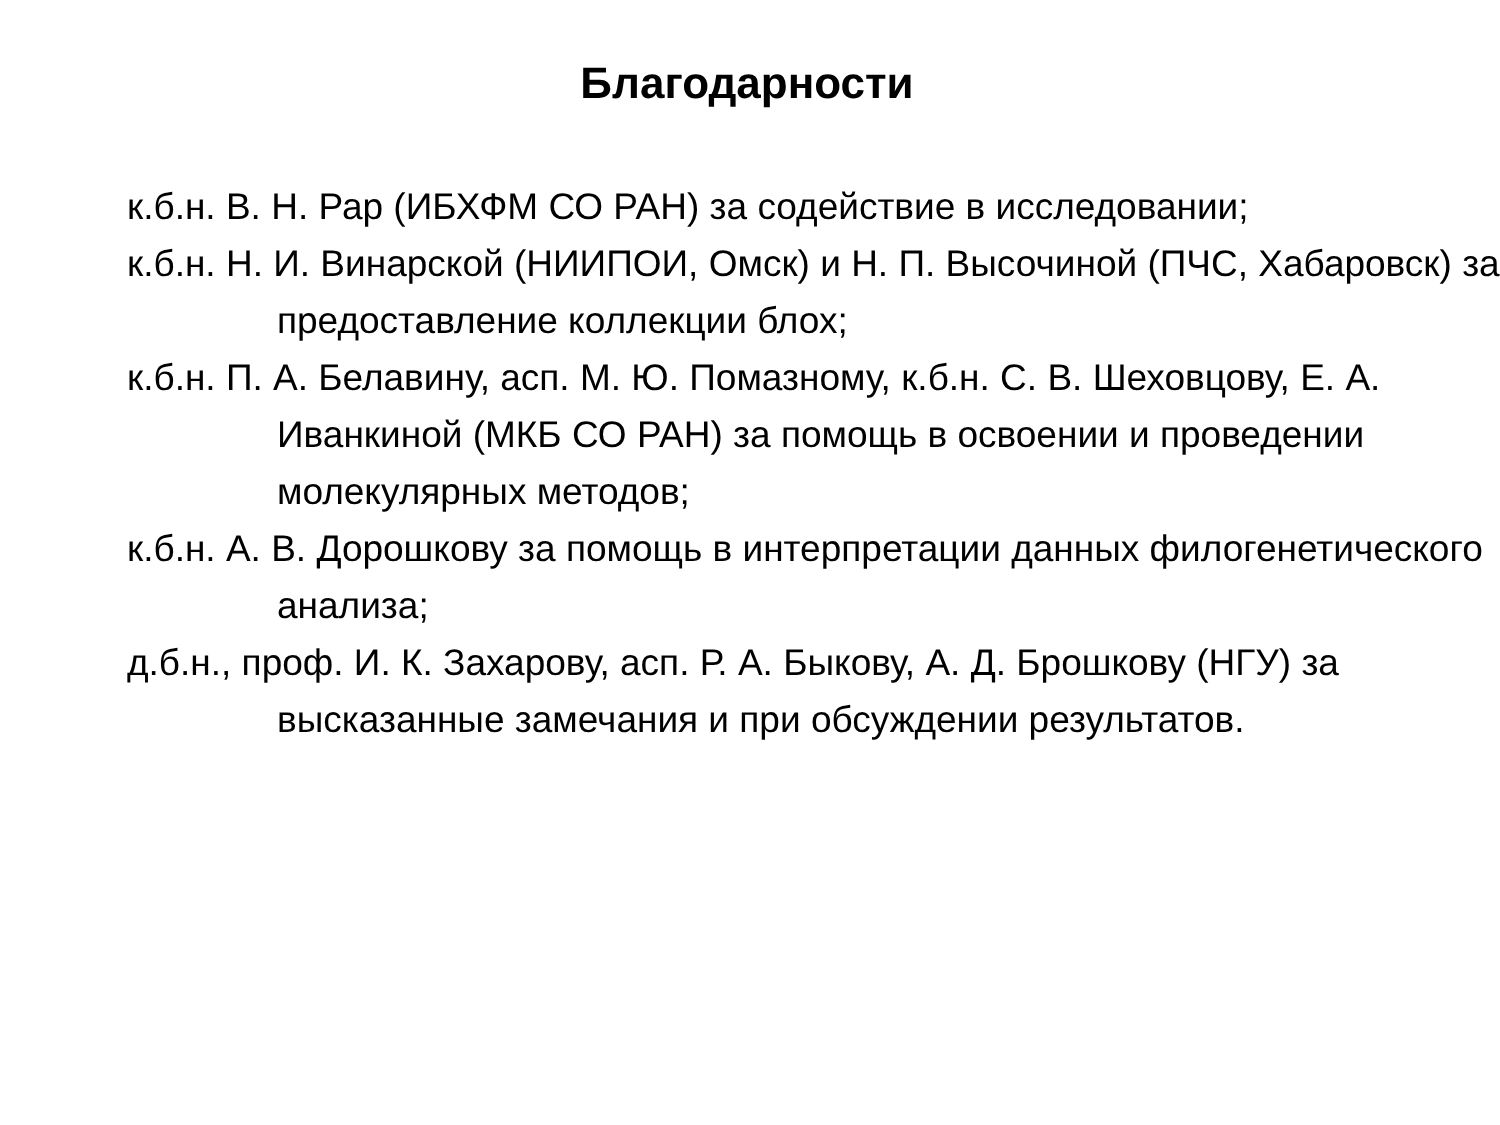Благодарности
к.б.н. В. Н. Рар (ИБХФМ СО РАН) за содействие в исследовании;
к.б.н. Н. И. Винарской (НИИПОИ, Омск) и Н. П. Высочиной (ПЧС, Хабаровск) за предоставление коллекции блох;
к.б.н. П. А. Белавину, асп. М. Ю. Помазному, к.б.н. С. В. Шеховцову, Е. А. Иванкиной (МКБ СО РАН) за помощь в освоении и проведении молекулярных методов;
к.б.н. А. В. Дорошкову за помощь в интерпретации данных филогенетического анализа;
д.б.н., проф. И. К. Захарову, асп. Р. А. Быкову, А. Д. Брошкову (НГУ) за высказанные замечания и при обсуждении результатов.